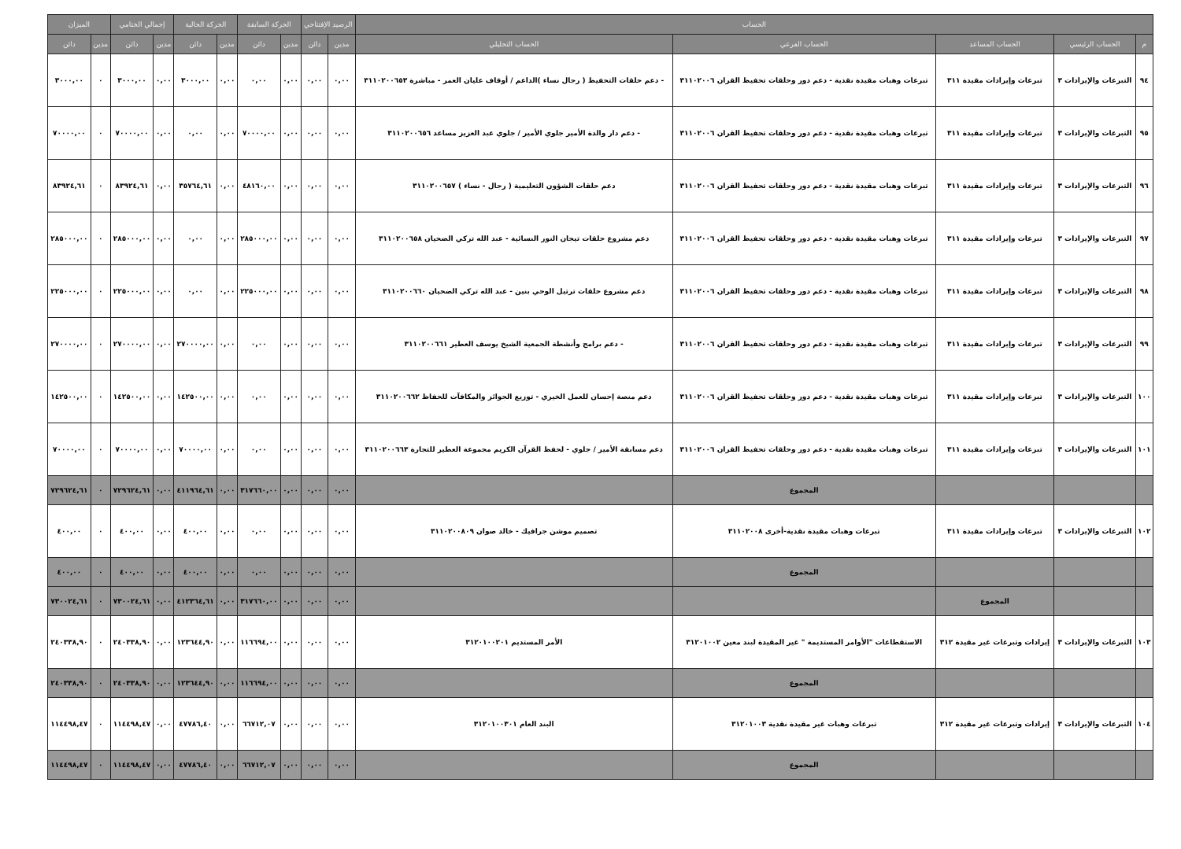| الحساب | | | | | الرصيد الإفتتاحي | | الحركة السابقة | | الحركة الحالية | | إجمالي الختامي | | الميزان | |
| --- | --- | --- | --- | --- | --- | --- | --- | --- | --- | --- | --- | --- | --- | --- |
| م | الحساب الرئيسي | الحساب المساعد | الحساب الفرعي | الحساب التحليلي | مدين | دائن | مدين | دائن | مدين | دائن | مدين | دائن | مدين | دائن |
| ٩٤ | التبرعات والإيرادات ٣ | تبرعات وإيرادات مقيدة ٣١١ | تبرعات وهبات مقيدة نقدية - دعم دور وحلقات تحفيظ القران ٣١١٠٢٠٠٦ | - دعم حلقات التحفيظ ( رجال نساء )الداعم / أوقاف عليان العمر - مباشرة ٣١١٠٢٠٠٦٥٣ | ٠,٠٠ | ٠,٠٠ | ٠,٠٠ | ٠,٠٠ | ٠,٠٠ | ٣٠٠٠,٠٠ | ٠,٠٠ | ٣٠٠٠,٠٠ | ٠ | ٣٠٠٠,٠٠ |
| ٩٥ | التبرعات والإيرادات ٣ | تبرعات وإيرادات مقيدة ٣١١ | تبرعات وهبات مقيدة نقدية - دعم دور وحلقات تحفيظ القران ٣١١٠٢٠٠٦ | - دعم دار والدة الأمير جلوي الأمير / جلوي عبد العزيز مساعد ٣١١٠٢٠٠٦٥٦ | ٠,٠٠ | ٠,٠٠ | ٠,٠٠ | ٧٠٠٠٠,٠٠ | ٠,٠٠ | ٠,٠٠ | ٠,٠٠ | ٧٠٠٠٠,٠٠ | ٠ | ٧٠٠٠٠,٠٠ |
| ٩٦ | التبرعات والإيرادات ٣ | تبرعات وإيرادات مقيدة ٣١١ | تبرعات وهبات مقيدة نقدية - دعم دور وحلقات تحفيظ القران ٣١١٠٢٠٠٦ | دعم حلقات الشؤون التعليمية ( رجال - نساء ) ٣١١٠٢٠٠٦٥٧ | ٠,٠٠ | ٠,٠٠ | ٠,٠٠ | ٤٨١٦٠,٠٠ | ٠,٠٠ | ٣٥٧٦٤,٦١ | ٠,٠٠ | ٨٣٩٢٤,٦١ | ٠ | ٨٣٩٢٤,٦١ |
| ٩٧ | التبرعات والإيرادات ٣ | تبرعات وإيرادات مقيدة ٣١١ | تبرعات وهبات مقيدة نقدية - دعم دور وحلقات تحفيظ القران ٣١١٠٢٠٠٦ | دعم مشروع حلقات تيجان النور النسائية - عبد الله تركي الضحيان ٣١١٠٢٠٠٦٥٨ | ٠,٠٠ | ٠,٠٠ | ٠,٠٠ | ٢٨٥٠٠٠,٠٠ | ٠,٠٠ | ٠,٠٠ | ٠,٠٠ | ٢٨٥٠٠٠,٠٠ | ٠ | ٢٨٥٠٠٠,٠٠ |
| ٩٨ | التبرعات والإيرادات ٣ | تبرعات وإيرادات مقيدة ٣١١ | تبرعات وهبات مقيدة نقدية - دعم دور وحلقات تحفيظ القران ٣١١٠٢٠٠٦ | دعم مشروع حلقات ترتيل الوحي بنين - عبد الله تركي الضحيان ٣١١٠٢٠٠٦٦٠ | ٠,٠٠ | ٠,٠٠ | ٠,٠٠ | ٢٢٥٠٠٠,٠٠ | ٠,٠٠ | ٠,٠٠ | ٠,٠٠ | ٢٢٥٠٠٠,٠٠ | ٠ | ٢٢٥٠٠٠,٠٠ |
| ٩٩ | التبرعات والإيرادات ٣ | تبرعات وإيرادات مقيدة ٣١١ | تبرعات وهبات مقيدة نقدية - دعم دور وحلقات تحفيظ القران ٣١١٠٢٠٠٦ | - دعم برامج وأنشطة الجمعية الشيخ يوسف العطير ٣١١٠٢٠٠٦٦١ | ٠,٠٠ | ٠,٠٠ | ٠,٠٠ | ٠,٠٠ | ٠,٠٠ | ٢٧٠٠٠٠,٠٠ | ٠,٠٠ | ٢٧٠٠٠٠,٠٠ | ٠ | ٢٧٠٠٠٠,٠٠ |
| ١٠٠ | التبرعات والإيرادات ٣ | تبرعات وإيرادات مقيدة ٣١١ | تبرعات وهبات مقيدة نقدية - دعم دور وحلقات تحفيظ القران ٣١١٠٢٠٠٦ | دعم منصة إحسان للعمل الخيري - توزيع الجوائز والمكافآت للحفاظ ٣١١٠٢٠٠٦٦٢ | ٠,٠٠ | ٠,٠٠ | ٠,٠٠ | ٠,٠٠ | ٠,٠٠ | ١٤٢٥٠٠,٠٠ | ٠,٠٠ | ١٤٢٥٠٠,٠٠ | ٠ | ١٤٢٥٠٠,٠٠ |
| ١٠١ | التبرعات والإيرادات ٣ | تبرعات وإيرادات مقيدة ٣١١ | تبرعات وهبات مقيدة نقدية - دعم دور وحلقات تحفيظ القران ٣١١٠٢٠٠٦ | دعم مسابقة الأمير / جلوي - لحفظ القرآن الكريم مجموعة العطير للتجارة ٣١١٠٢٠٠٦٦٣ | ٠,٠٠ | ٠,٠٠ | ٠,٠٠ | ٠,٠٠ | ٠,٠٠ | ٧٠٠٠٠,٠٠ | ٠,٠٠ | ٧٠٠٠٠,٠٠ | ٠ | ٧٠٠٠٠,٠٠ |
| | | | المجموع | | ٠,٠٠ | ٠,٠٠ | ٠,٠٠ | ٣١٧٦٦٠,٠٠ | ٠,٠٠ | ٤١١٩٦٤,٦١ | ٠,٠٠ | ٧٢٩٦٢٤,٦١ | ٠ | ٧٢٩٦٢٤,٦١ |
| ١٠٢ | التبرعات والإيرادات ٣ | تبرعات وإيرادات مقيدة ٣١١ | تبرعات وهبات مقيدة نقدية-أخرى ٣١١٠٢٠٠٨ | تصميم موشن جرافيك - خالد صوان ٣١١٠٢٠٠٨٠٩ | ٠,٠٠ | ٠,٠٠ | ٠,٠٠ | ٠,٠٠ | ٠,٠٠ | ٤٠٠,٠٠ | ٠,٠٠ | ٤٠٠,٠٠ | ٠ | ٤٠٠,٠٠ |
| | | | المجموع | | ٠,٠٠ | ٠,٠٠ | ٠,٠٠ | ٠,٠٠ | ٠,٠٠ | ٤٠٠,٠٠ | ٠,٠٠ | ٤٠٠,٠٠ | ٠ | ٤٠٠,٠٠ |
| | | المجموع | | | ٠,٠٠ | ٠,٠٠ | ٠,٠٠ | ٣١٧٦٦٠,٠٠ | ٠,٠٠ | ٤١٢٣٦٤,٦١ | ٠,٠٠ | ٧٣٠٠٢٤,٦١ | ٠ | ٧٣٠٠٢٤,٦١ |
| ١٠٣ | التبرعات والإيرادات ٣ | إيرادات وتبرعات غير مقيدة ٣١٢ | الاستقطاعات "الأوامر المستديمة " غير المقيدة لبند معين ٣١٢٠١٠٠٢ | الأمر المستديم ٣١٢٠١٠٠٢٠١ | ٠,٠٠ | ٠,٠٠ | ٠,٠٠ | ١١٦٦٩٤,٠٠ | ٠,٠٠ | ١٢٣٦٤٤,٩٠ | ٠,٠٠ | ٢٤٠٣٣٨,٩٠ | ٠ | ٢٤٠٣٣٨,٩٠ |
| | | | المجموع | | ٠,٠٠ | ٠,٠٠ | ٠,٠٠ | ١١٦٦٩٤,٠٠ | ٠,٠٠ | ١٢٣٦٤٤,٩٠ | ٠,٠٠ | ٢٤٠٣٣٨,٩٠ | ٠ | ٢٤٠٣٣٨,٩٠ |
| ١٠٤ | التبرعات والإيرادات ٣ | إيرادات وتبرعات غير مقيدة ٣١٢ | تبرعات وهبات غير مقيدة نقدية ٣١٢٠١٠٠٣ | البند العام ٣١٢٠١٠٠٣٠١ | ٠,٠٠ | ٠,٠٠ | ٠,٠٠ | ٦٦٧١٢,٠٧ | ٠,٠٠ | ٤٧٧٨٦,٤٠ | ٠,٠٠ | ١١٤٤٩٨,٤٧ | ٠ | ١١٤٤٩٨,٤٧ |
| | | | المجموع | | ٠,٠٠ | ٠,٠٠ | ٠,٠٠ | ٦٦٧١٢,٠٧ | ٠,٠٠ | ٤٧٧٨٦,٤٠ | ٠,٠٠ | ١١٤٤٩٨,٤٧ | ٠ | ١١٤٤٩٨,٤٧ |